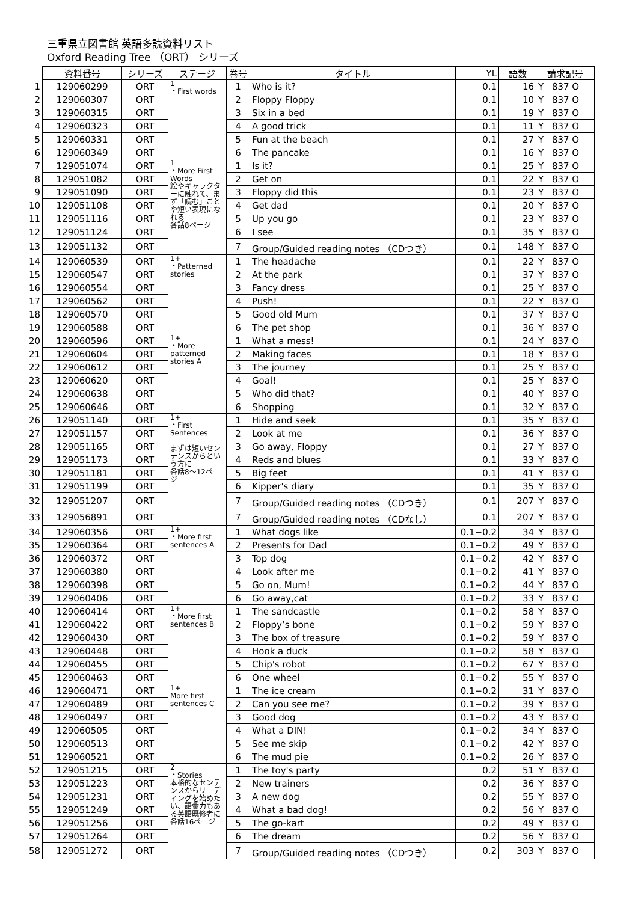三重県立図書館 英語多読資料リスト
Oxford Reading Tree （ORT） シリーズ
| | 資料番号 | シリーズ | ステージ | 巻号 | タイトル | YL | 語数 | 請求記号 | |
| 1 | 129060299 | ORT | 1 ・First words | 1 | Who is it? | 0.1 | 16 | Y | 837 O |
| 2 | 129060307 | ORT | | 2 | Floppy Floppy | 0.1 | 10 | Y | 837 O |
| 3 | 129060315 | ORT | | 3 | Six in a bed | 0.1 | 19 | Y | 837 O |
| 4 | 129060323 | ORT | | 4 | A good trick | 0.1 | 11 | Y | 837 O |
| 5 | 129060331 | ORT | | 5 | Fun at the beach | 0.1 | 27 | Y | 837 O |
| 6 | 129060349 | ORT | | 6 | The pancake | 0.1 | 16 | Y | 837 O |
| 7 | 129051074 | ORT | 1 ・More First Words 絵やキャラクターに触れて、まず「読む」ことや短い表現になれる 各話8ページ | 1 | Is it? | 0.1 | 25 | Y | 837 O |
| 8 | 129051082 | ORT | | 2 | Get on | 0.1 | 22 | Y | 837 O |
| 9 | 129051090 | ORT | | 3 | Floppy did this | 0.1 | 23 | Y | 837 O |
| 10 | 129051108 | ORT | | 4 | Get dad | 0.1 | 20 | Y | 837 O |
| 11 | 129051116 | ORT | | 5 | Up you go | 0.1 | 23 | Y | 837 O |
| 12 | 129051124 | ORT | | 6 | I see | 0.1 | 35 | Y | 837 O |
| 13 | 129051132 | ORT | | 7 | Group/Guided reading notes （CDつき） | 0.1 | 148 | Y | 837 O |
| 14 | 129060539 | ORT | 1+ ・Patterned stories | 1 | The headache | 0.1 | 22 | Y | 837 O |
| 15 | 129060547 | ORT | | 2 | At the park | 0.1 | 37 | Y | 837 O |
| 16 | 129060554 | ORT | | 3 | Fancy dress | 0.1 | 25 | Y | 837 O |
| 17 | 129060562 | ORT | | 4 | Push! | 0.1 | 22 | Y | 837 O |
| 18 | 129060570 | ORT | | 5 | Good old Mum | 0.1 | 37 | Y | 837 O |
| 19 | 129060588 | ORT | | 6 | The pet shop | 0.1 | 36 | Y | 837 O |
| 20 | 129060596 | ORT | 1+ ・More patterned stories A | 1 | What a mess! | 0.1 | 24 | Y | 837 O |
| 21 | 129060604 | ORT | | 2 | Making faces | 0.1 | 18 | Y | 837 O |
| 22 | 129060612 | ORT | | 3 | The journey | 0.1 | 25 | Y | 837 O |
| 23 | 129060620 | ORT | | 4 | Goal! | 0.1 | 25 | Y | 837 O |
| 24 | 129060638 | ORT | | 5 | Who did that? | 0.1 | 40 | Y | 837 O |
| 25 | 129060646 | ORT | | 6 | Shopping | 0.1 | 32 | Y | 837 O |
| 26 | 129051140 | ORT | 1+ ・First Sentences まずは短いセンテンスからという方に 各話8～12ページ | 1 | Hide and seek | 0.1 | 35 | Y | 837 O |
| 27 | 129051157 | ORT | | 2 | Look at me | 0.1 | 36 | Y | 837 O |
| 28 | 129051165 | ORT | | 3 | Go away, Floppy | 0.1 | 27 | Y | 837 O |
| 29 | 129051173 | ORT | | 4 | Reds and blues | 0.1 | 33 | Y | 837 O |
| 30 | 129051181 | ORT | | 5 | Big feet | 0.1 | 41 | Y | 837 O |
| 31 | 129051199 | ORT | | 6 | Kipper's diary | 0.1 | 35 | Y | 837 O |
| 32 | 129051207 | ORT | | 7 | Group/Guided reading notes （CDつき） | 0.1 | 207 | Y | 837 O |
| 33 | 129056891 | ORT | | 7 | Group/Guided reading notes （CDなし） | 0.1 | 207 | Y | 837 O |
| 34 | 129060356 | ORT | 1+ ・More first sentences A | 1 | What dogs like | 0.1−0.2 | 34 | Y | 837 O |
| 35 | 129060364 | ORT | | 2 | Presents for Dad | 0.1−0.2 | 49 | Y | 837 O |
| 36 | 129060372 | ORT | | 3 | Top dog | 0.1−0.2 | 42 | Y | 837 O |
| 37 | 129060380 | ORT | | 4 | Look after me | 0.1−0.2 | 41 | Y | 837 O |
| 38 | 129060398 | ORT | | 5 | Go on, Mum! | 0.1−0.2 | 44 | Y | 837 O |
| 39 | 129060406 | ORT | | 6 | Go away,cat | 0.1−0.2 | 33 | Y | 837 O |
| 40 | 129060414 | ORT | 1+ ・More first sentences B | 1 | The sandcastle | 0.1−0.2 | 58 | Y | 837 O |
| 41 | 129060422 | ORT | | 2 | Floppy’s bone | 0.1−0.2 | 59 | Y | 837 O |
| 42 | 129060430 | ORT | | 3 | The box of treasure | 0.1−0.2 | 59 | Y | 837 O |
| 43 | 129060448 | ORT | | 4 | Hook a duck | 0.1−0.2 | 58 | Y | 837 O |
| 44 | 129060455 | ORT | | 5 | Chip's robot | 0.1−0.2 | 67 | Y | 837 O |
| 45 | 129060463 | ORT | | 6 | One wheel | 0.1−0.2 | 55 | Y | 837 O |
| 46 | 129060471 | ORT | 1+ More first sentences C | 1 | The ice cream | 0.1−0.2 | 31 | Y | 837 O |
| 47 | 129060489 | ORT | | 2 | Can you see me? | 0.1−0.2 | 39 | Y | 837 O |
| 48 | 129060497 | ORT | | 3 | Good dog | 0.1−0.2 | 43 | Y | 837 O |
| 49 | 129060505 | ORT | | 4 | What a DIN! | 0.1−0.2 | 34 | Y | 837 O |
| 50 | 129060513 | ORT | | 5 | See me skip | 0.1−0.2 | 42 | Y | 837 O |
| 51 | 129060521 | ORT | | 6 | The mud pie | 0.1−0.2 | 26 | Y | 837 O |
| 52 | 129051215 | ORT | 2 ・Stories 本格的なセンテンスからリーディングを始めたい、語彙力もある英語既修者に 各話16ページ | 1 | The toy's party | 0.2 | 51 | Y | 837 O |
| 53 | 129051223 | ORT | | 2 | New trainers | 0.2 | 36 | Y | 837 O |
| 54 | 129051231 | ORT | | 3 | A new dog | 0.2 | 55 | Y | 837 O |
| 55 | 129051249 | ORT | | 4 | What a bad dog! | 0.2 | 56 | Y | 837 O |
| 56 | 129051256 | ORT | | 5 | The go-kart | 0.2 | 49 | Y | 837 O |
| 57 | 129051264 | ORT | | 6 | The dream | 0.2 | 56 | Y | 837 O |
| 58 | 129051272 | ORT | | 7 | Group/Guided reading notes （CDつき） | 0.2 | 303 | Y | 837 O |